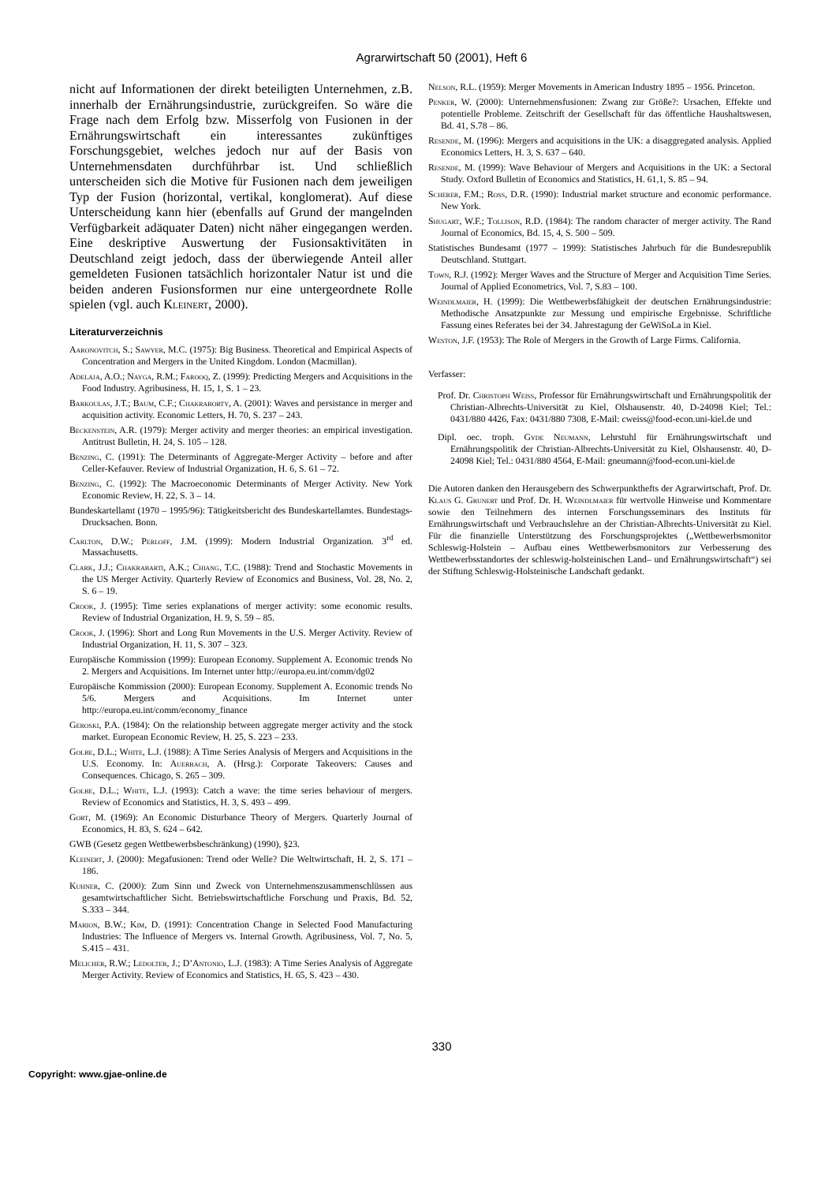Agrarwirtschaft 50 (2001), Heft 6
nicht auf Informationen der direkt beteiligten Unternehmen, z.B. innerhalb der Ernährungsindustrie, zurückgreifen. So wäre die Frage nach dem Erfolg bzw. Misserfolg von Fusionen in der Ernährungswirtschaft ein interessantes zukünftiges Forschungsgebiet, welches jedoch nur auf der Basis von Unternehmensdaten durchführbar ist. Und schließlich unterscheiden sich die Motive für Fusionen nach dem jeweiligen Typ der Fusion (horizontal, vertikal, konglomerat). Auf diese Unterscheidung kann hier (ebenfalls auf Grund der mangelnden Verfügbarkeit adäquater Daten) nicht näher eingegangen werden. Eine deskriptive Auswertung der Fusionsaktivitäten in Deutschland zeigt jedoch, dass der überwiegende Anteil aller gemeldeten Fusionen tatsächlich horizontaler Natur ist und die beiden anderen Fusionsformen nur eine untergeordnete Rolle spielen (vgl. auch Kleinert, 2000).
Literaturverzeichnis
Aaronovitch, S.; Sawyer, M.C. (1975): Big Business. Theoretical and Empirical Aspects of Concentration and Mergers in the United Kingdom. London (Macmillan).
Adelaja, A.O.; Nayga, R.M.; Farooq, Z. (1999): Predicting Mergers and Acquisitions in the Food Industry. Agribusiness, H. 15, 1, S. 1 – 23.
Barkoulas, J.T.; Baum, C.F.; Chakraborty, A. (2001): Waves and persistance in merger and acquisition activity. Economic Letters, H. 70, S. 237 – 243.
Beckenstein, A.R. (1979): Merger activity and merger theories: an empirical investigation. Antitrust Bulletin, H. 24, S. 105 – 128.
Benzing, C. (1991): The Determinants of Aggregate-Merger Activity – before and after Celler-Kefauver. Review of Industrial Organization, H. 6, S. 61 – 72.
Benzing, C. (1992): The Macroeconomic Determinants of Merger Activity. New York Economic Review, H. 22, S. 3 – 14.
Bundeskartellamt (1970 – 1995/96): Tätigkeitsbericht des Bundeskartellamtes. Bundestags-Drucksachen. Bonn.
Carlton, D.W.; Perloff, J.M. (1999): Modern Industrial Organization. 3<sup>rd</sup> ed. Massachusetts.
Clark, J.J.; Chakrabarti, A.K.; Chiang, T.C. (1988): Trend and Stochastic Movements in the US Merger Activity. Quarterly Review of Economics and Business, Vol. 28, No. 2, S. 6 – 19.
Crook, J. (1995): Time series explanations of merger activity: some economic results. Review of Industrial Organization, H. 9, S. 59 – 85.
Crook, J. (1996): Short and Long Run Movements in the U.S. Merger Activity. Review of Industrial Organization, H. 11, S. 307 – 323.
Europäische Kommission (1999): European Economy. Supplement A. Economic trends No 2. Mergers and Acquisitions. Im Internet unter http://europa.eu.int/comm/dg02
Europäische Kommission (2000): European Economy. Supplement A. Economic trends No 5/6. Mergers and Acquisitions. Im Internet unter http://europa.eu.int/comm/economy_finance
Geroski, P.A. (1984): On the relationship between aggregate merger activity and the stock market. European Economic Review, H. 25, S. 223 – 233.
Golbe, D.L.; White, L.J. (1988): A Time Series Analysis of Mergers and Acquisitions in the U.S. Economy. In: Auerbach, A. (Hrsg.): Corporate Takeovers: Causes and Consequences. Chicago, S. 265 – 309.
Golbe, D.L.; White, L.J. (1993): Catch a wave: the time series behaviour of mergers. Review of Economics and Statistics, H. 3, S. 493 – 499.
Gort, M. (1969): An Economic Disturbance Theory of Mergers. Quarterly Journal of Economics, H. 83, S. 624 – 642.
GWB (Gesetz gegen Wettbewerbsbeschränkung) (1990), §23.
Kleinert, J. (2000): Megafusionen: Trend oder Welle? Die Weltwirtschaft, H. 2, S. 171 – 186.
Kuhner, C. (2000): Zum Sinn und Zweck von Unternehmenszusammenschlüssen aus gesamtwirtschaftlicher Sicht. Betriebswirtschaftliche Forschung und Praxis, Bd. 52, S.333 – 344.
Marion, B.W.; Kim, D. (1991): Concentration Change in Selected Food Manufacturing Industries: The Influence of Mergers vs. Internal Growth. Agribusiness, Vol. 7, No. 5, S.415 – 431.
Melicher, R.W.; Ledolter, J.; D’Antonio, L.J. (1983): A Time Series Analysis of Aggregate Merger Activity. Review of Economics and Statistics, H. 65, S. 423 – 430.
Nelson, R.L. (1959): Merger Movements in American Industry 1895 – 1956. Princeton.
Penker, W. (2000): Unternehmensfusionen: Zwang zur Größe?: Ursachen, Effekte und potentielle Probleme. Zeitschrift der Gesellschaft für das öffentliche Haushaltswesen, Bd. 41, S.78 – 86.
Resende, M. (1996): Mergers and acquisitions in the UK: a disaggregated analysis. Applied Economics Letters, H. 3, S. 637 – 640.
Resende, M. (1999): Wave Behaviour of Mergers and Acquisitions in the UK: a Sectoral Study. Oxford Bulletin of Economics and Statistics, H. 61,1, S. 85 – 94.
Scherer, F.M.; Ross, D.R. (1990): Industrial market structure and economic performance. New York.
Shugart, W.F.; Tollison, R.D. (1984): The random character of merger activity. The Rand Journal of Economics, Bd. 15, 4, S. 500 – 509.
Statistisches Bundesamt (1977 – 1999): Statistisches Jahrbuch für die Bundesrepublik Deutschland. Stuttgart.
Town, R.J. (1992): Merger Waves and the Structure of Merger and Acquisition Time Series. Journal of Applied Econometrics, Vol. 7, S.83 – 100.
Weindlmaier, H. (1999): Die Wettbewerbsfähigkeit der deutschen Ernährungsindustrie: Methodische Ansatzpunkte zur Messung und empirische Ergebnisse. Schriftliche Fassung eines Referates bei der 34. Jahrestagung der GeWiSoLa in Kiel.
Weston, J.F. (1953): The Role of Mergers in the Growth of Large Firms. California.
Verfasser:
Prof. Dr. Christoph Weiss, Professor für Ernährungswirtschaft und Ernährungspolitik der Christian-Albrechts-Universität zu Kiel, Olshausenstr. 40, D-24098 Kiel; Tel.: 0431/880 4426, Fax: 0431/880 7308, E-Mail: cweiss@food-econ.uni-kiel.de und
Dipl. oec. troph. Gyde Neumann, Lehrstuhl für Ernährungswirtschaft und Ernährungspolitik der Christian-Albrechts-Universität zu Kiel, Olshausenstr. 40, D-24098 Kiel; Tel.: 0431/880 4564, E-Mail: gneumann@food-econ.uni-kiel.de
Die Autoren danken den Herausgebern des Schwerpunkthefts der Agrarwirtschaft, Prof. Dr. Klaus G. Grunert und Prof. Dr. H. Weindlmaier für wertvolle Hinweise und Kommentare sowie den Teilnehmern des internen Forschungsseminars des Instituts für Ernährungswirtschaft und Verbrauchslehre an der Christian-Albrechts-Universität zu Kiel. Für die finanzielle Unterstützung des Forschungsprojektes („Wettbewerbsmonitor Schleswig-Holstein – Aufbau eines Wettbewerbsmonitors zur Verbesserung des Wettbewerbsstandortes der schleswig-holsteinischen Land– und Ernährungswirtschaft“) sei der Stiftung Schleswig-Holsteinische Landschaft gedankt.
330
Copyright: www.gjae-online.de